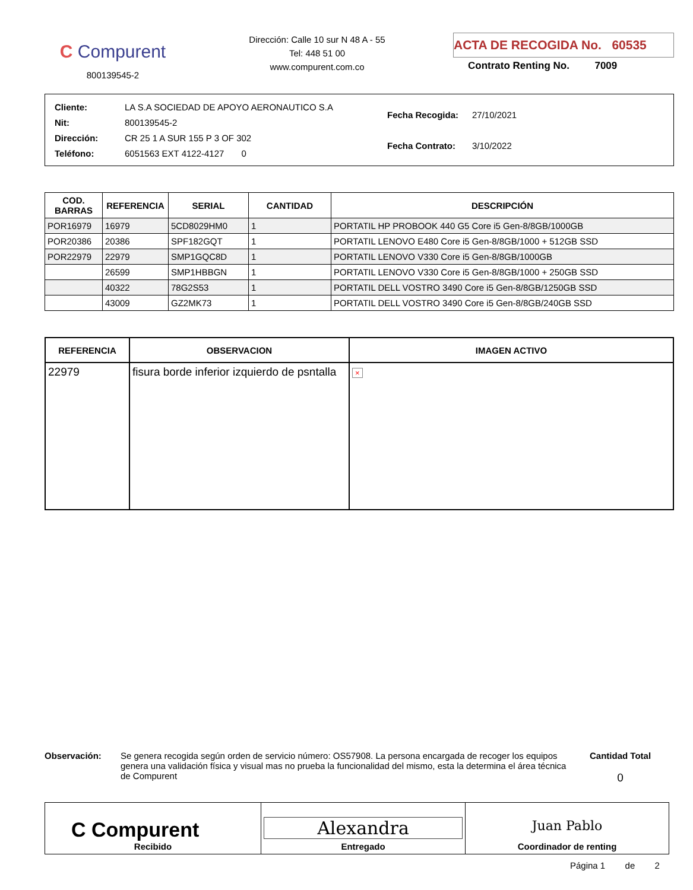C Compurent
800139545-2
Dirección: Calle 10 sur N 48 A - 55
Tel: 448 51 00
www.compurent.com.co
ACTA DE RECOGIDA No. 60535
Contrato Renting No. 7009
| Cliente: | LA S.A SOCIEDAD DE APOYO AERONAUTICO S.A |
| Nit: | 800139545-2 |
| Dirección: | CR 25 1 A SUR 155 P 3 OF 302 |
| Teléfono: | 6051563 EXT 4122-4127 0 |
| Fecha Recogida: | 27/10/2021 |
| Fecha Contrato: | 3/10/2022 |
| COD. BARRAS | REFERENCIA | SERIAL | CANTIDAD | DESCRIPCIÓN |
| --- | --- | --- | --- | --- |
| POR16979 | 16979 | 5CD8029HM0 | 1 | PORTATIL HP PROBOOK 440 G5 Core i5 Gen-8/8GB/1000GB |
| POR20386 | 20386 | SPF182GQT | 1 | PORTATIL LENOVO E480 Core i5 Gen-8/8GB/1000 + 512GB SSD |
| POR22979 | 22979 | SMP1GQC8D | 1 | PORTATIL LENOVO V330 Core i5 Gen-8/8GB/1000GB |
| | 26599 | SMP1HBBGN | 1 | PORTATIL LENOVO V330 Core i5 Gen-8/8GB/1000 + 250GB SSD |
| | 40322 | 78G2S53 | 1 | PORTATIL DELL VOSTRO 3490 Core i5 Gen-8/8GB/1250GB SSD |
| | 43009 | GZ2MK73 | 1 | PORTATIL DELL VOSTRO 3490 Core i5 Gen-8/8GB/240GB SSD |
| REFERENCIA | OBSERVACION | IMAGEN ACTIVO |
| --- | --- | --- |
| 22979 | fisura borde inferior izquierdo de psntalla | × |
Observación: Se genera recogida según orden de servicio número: OS57908. La persona encargada de recoger los equipos genera una validación física y visual mas no prueba la funcionalidad del mismo, esta la determina el área técnica de Compurent
Cantidad Total
0
| C Compurent Recibido | Alexandra Entregado | Juan Pablo Coordinador de renting |
Página 1 de 2